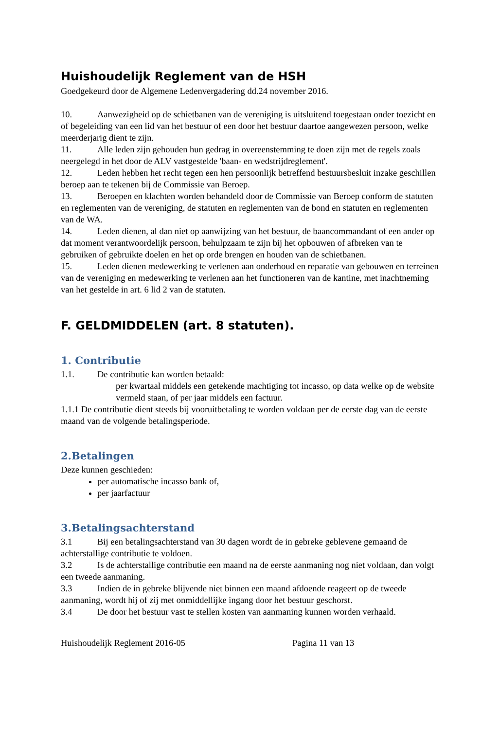Huishoudelijk Reglement van de HSH
Goedgekeurd door de Algemene Ledenvergadering dd.24 november 2016.
10. Aanwezigheid op de schietbanen van de vereniging is uitsluitend toegestaan onder toezicht en of begeleiding van een lid van het bestuur of een door het bestuur daartoe aangewezen persoon, welke meerderjarig dient te zijn.
11. Alle leden zijn gehouden hun gedrag in overeenstemming te doen zijn met de regels zoals neergelegd in het door de ALV vastgestelde 'baan- en wedstrijdreglement'.
12. Leden hebben het recht tegen een hen persoonlijk betreffend bestuursbesluit inzake geschillen beroep aan te tekenen bij de Commissie van Beroep.
13. Beroepen en klachten worden behandeld door de Commissie van Beroep conform de statuten en reglementen van de vereniging, de statuten en reglementen van de bond en statuten en reglementen van de WA.
14. Leden dienen, al dan niet op aanwijzing van het bestuur, de baancommandant of een ander op dat moment verantwoordelijk persoon, behulpzaam te zijn bij het opbouwen of afbreken van te gebruiken of gebruikte doelen en het op orde brengen en houden van de schietbanen.
15. Leden dienen medewerking te verlenen aan onderhoud en reparatie van gebouwen en terreinen van de vereniging en medewerking te verlenen aan het functioneren van de kantine, met inachtneming van het gestelde in art. 6 lid 2 van de statuten.
F. GELDMIDDELEN (art. 8 statuten).
1. Contributie
1.1. De contributie kan worden betaald:
per kwartaal middels een getekende machtiging tot incasso, op data welke op de website vermeld staan, of per jaar middels een factuur.
1.1.1 De contributie dient steeds bij vooruitbetaling te worden voldaan per de eerste dag van de eerste maand van de volgende betalingsperiode.
2.Betalingen
Deze kunnen geschieden:
per automatische incasso bank of,
per jaarfactuur
3.Betalingsachterstand
3.1 Bij een betalingsachterstand van 30 dagen wordt de in gebreke geblevene gemaand de achterstallige contributie te voldoen.
3.2 Is de achterstallige contributie een maand na de eerste aanmaning nog niet voldaan, dan volgt een tweede aanmaning.
3.3 Indien de in gebreke blijvende niet binnen een maand afdoende reageert op de tweede aanmaning, wordt hij of zij met onmiddellijke ingang door het bestuur geschorst.
3.4 De door het bestuur vast te stellen kosten van aanmaning kunnen worden verhaald.
Huishoudelijk Reglement 2016-05 Pagina 11 van 13